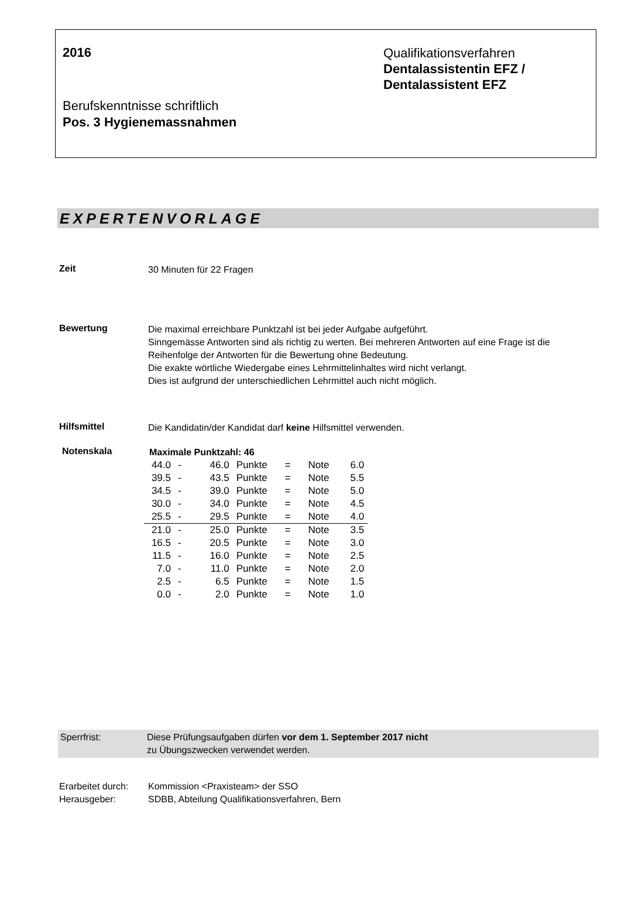2016
Berufskenntnisse schriftlich
Pos. 3 Hygienemassnahmen
Qualifikationsverfahren
Dentalassistentin EFZ /
Dentalassistent EFZ
EXPERTENVORLAGE
Zeit
30 Minuten für 22 Fragen
Bewertung
Die maximal erreichbare Punktzahl ist bei jeder Aufgabe aufgeführt.
Sinngemässe Antworten sind als richtig zu werten. Bei mehreren Antworten auf eine Frage ist die Reihenfolge der Antworten für die Bewertung ohne Bedeutung.
Die exakte wörtliche Wiedergabe eines Lehrmittelinhaltes wird nicht verlangt.
Dies ist aufgrund der unterschiedlichen Lehrmittel auch nicht möglich.
Hilfsmittel
Die Kandidatin/der Kandidat darf keine Hilfsmittel verwenden.
Notenskala
Maximale Punktzahl: 46
| 44.0 | - | 46.0 | Punkte | = | Note | 6.0 |
| 39.5 | - | 43.5 | Punkte | = | Note | 5.5 |
| 34.5 | - | 39.0 | Punkte | = | Note | 5.0 |
| 30.0 | - | 34.0 | Punkte | = | Note | 4.5 |
| 25.5 | - | 29.5 | Punkte | = | Note | 4.0 |
| 21.0 | - | 25.0 | Punkte | = | Note | 3.5 |
| 16.5 | - | 20.5 | Punkte | = | Note | 3.0 |
| 11.5 | - | 16.0 | Punkte | = | Note | 2.5 |
| 7.0 | - | 11.0 | Punkte | = | Note | 2.0 |
| 2.5 | - | 6.5 | Punkte | = | Note | 1.5 |
| 0.0 | - | 2.0 | Punkte | = | Note | 1.0 |
Sperrfrist: Diese Prüfungsaufgaben dürfen vor dem 1. September 2017 nicht
zu Übungszwecken verwendet werden.
Erarbeitet durch:
Kommission <Praxisteam> der SSO
Herausgeber: SDBB, Abteilung Qualifikationsverfahren, Bern